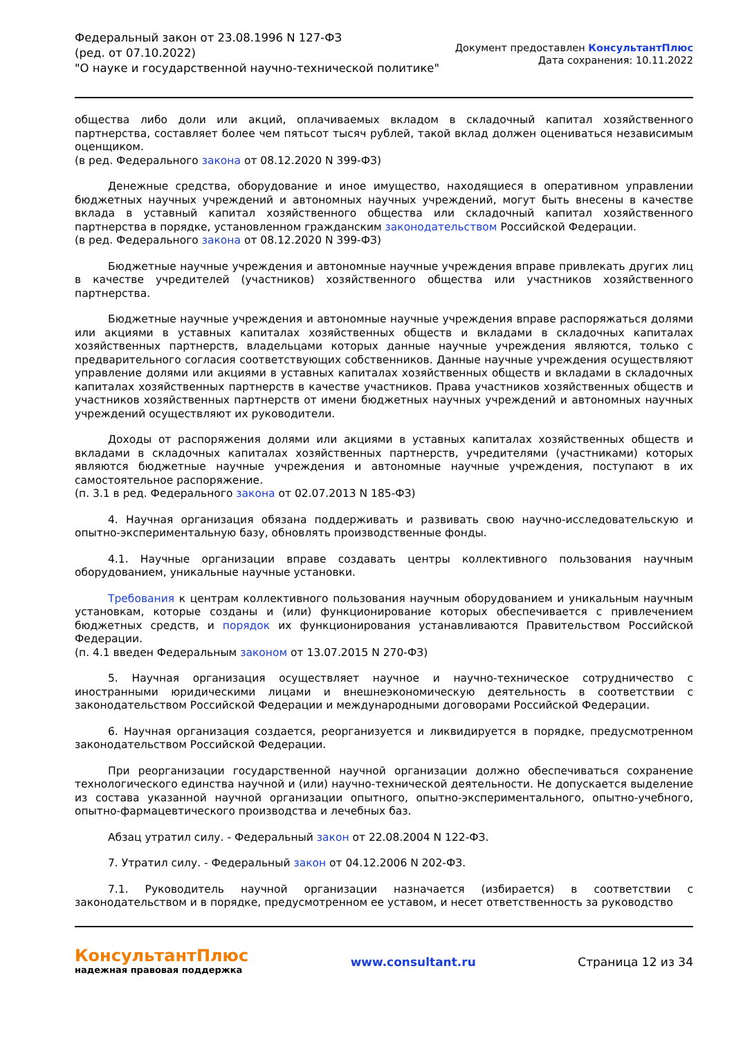Федеральный закон от 23.08.1996 N 127-ФЗ
(ред. от 07.10.2022)
"О науке и государственной научно-технической политике"
Документ предоставлен КонсультантПлюс
Дата сохранения: 10.11.2022
общества либо доли или акций, оплачиваемых вкладом в складочный капитал хозяйственного партнерства, составляет более чем пятьсот тысяч рублей, такой вклад должен оцениваться независимым оценщиком.
(в ред. Федерального закона от 08.12.2020 N 399-ФЗ)
Денежные средства, оборудование и иное имущество, находящиеся в оперативном управлении бюджетных научных учреждений и автономных научных учреждений, могут быть внесены в качестве вклада в уставный капитал хозяйственного общества или складочный капитал хозяйственного партнерства в порядке, установленном гражданским законодательством Российской Федерации.
(в ред. Федерального закона от 08.12.2020 N 399-ФЗ)
Бюджетные научные учреждения и автономные научные учреждения вправе привлекать других лиц в качестве учредителей (участников) хозяйственного общества или участников хозяйственного партнерства.
Бюджетные научные учреждения и автономные научные учреждения вправе распоряжаться долями или акциями в уставных капиталах хозяйственных обществ и вкладами в складочных капиталах хозяйственных партнерств, владельцами которых данные научные учреждения являются, только с предварительного согласия соответствующих собственников. Данные научные учреждения осуществляют управление долями или акциями в уставных капиталах хозяйственных обществ и вкладами в складочных капиталах хозяйственных партнерств в качестве участников. Права участников хозяйственных обществ и участников хозяйственных партнерств от имени бюджетных научных учреждений и автономных научных учреждений осуществляют их руководители.
Доходы от распоряжения долями или акциями в уставных капиталах хозяйственных обществ и вкладами в складочных капиталах хозяйственных партнерств, учредителями (участниками) которых являются бюджетные научные учреждения и автономные научные учреждения, поступают в их самостоятельное распоряжение.
(п. 3.1 в ред. Федерального закона от 02.07.2013 N 185-ФЗ)
4. Научная организация обязана поддерживать и развивать свою научно-исследовательскую и опытно-экспериментальную базу, обновлять производственные фонды.
4.1. Научные организации вправе создавать центры коллективного пользования научным оборудованием, уникальные научные установки.
Требования к центрам коллективного пользования научным оборудованием и уникальным научным установкам, которые созданы и (или) функционирование которых обеспечивается с привлечением бюджетных средств, и порядок их функционирования устанавливаются Правительством Российской Федерации.
(п. 4.1 введен Федеральным законом от 13.07.2015 N 270-ФЗ)
5. Научная организация осуществляет научное и научно-техническое сотрудничество с иностранными юридическими лицами и внешнеэкономическую деятельность в соответствии с законодательством Российской Федерации и международными договорами Российской Федерации.
6. Научная организация создается, реорганизуется и ликвидируется в порядке, предусмотренном законодательством Российской Федерации.
При реорганизации государственной научной организации должно обеспечиваться сохранение технологического единства научной и (или) научно-технической деятельности. Не допускается выделение из состава указанной научной организации опытного, опытно-экспериментального, опытно-учебного, опытно-фармацевтического производства и лечебных баз.
Абзац утратил силу. - Федеральный закон от 22.08.2004 N 122-ФЗ.
7. Утратил силу. - Федеральный закон от 04.12.2006 N 202-ФЗ.
7.1. Руководитель научной организации назначается (избирается) в соответствии с законодательством и в порядке, предусмотренном ее уставом, и несет ответственность за руководство
КонсультантПлюс
надежная правовая поддержка
www.consultant.ru Страница 12 из 34